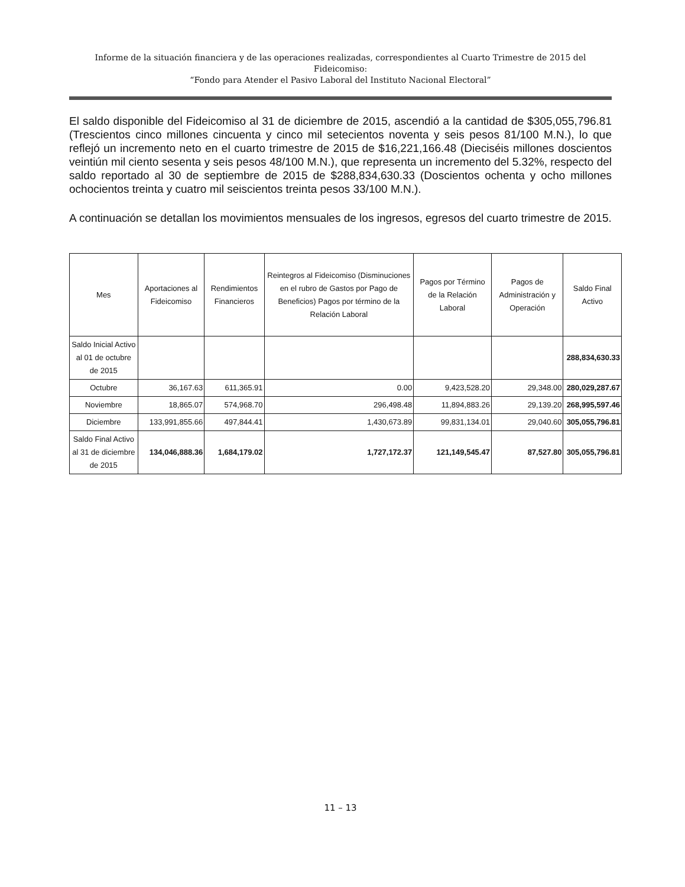Informe de la situación financiera y de las operaciones realizadas, correspondientes al Cuarto Trimestre de 2015 del Fideicomiso:
“Fondo para Atender el Pasivo Laboral del Instituto Nacional Electoral”
El saldo disponible del Fideicomiso al 31 de diciembre de 2015, ascendió a la cantidad de $305,055,796.81 (Trescientos cinco millones cincuenta y cinco mil setecientos noventa y seis pesos 81/100 M.N.), lo que reflejó un incremento neto en el cuarto trimestre de 2015 de $16,221,166.48 (Dieciséis millones doscientos veintiún mil ciento sesenta y seis pesos 48/100 M.N.), que representa un incremento del 5.32%, respecto del saldo reportado al 30 de septiembre de 2015 de $288,834,630.33 (Doscientos ochenta y ocho millones ochocientos treinta y cuatro mil seiscientos treinta pesos 33/100 M.N.).
A continuación se detallan los movimientos mensuales de los ingresos, egresos del cuarto trimestre de 2015.
| Mes | Aportaciones al Fideicomiso | Rendimientos Financieros | Reintegros al Fideicomiso (Disminuciones en el rubro de Gastos por Pago de Beneficios) Pagos por término de la Relación Laboral | Pagos por Término de la Relación Laboral | Pagos de Administración y Operación | Saldo Final Activo |
| --- | --- | --- | --- | --- | --- | --- |
| Saldo Inicial Activo al 01 de octubre de 2015 | | | | | | 288,834,630.33 |
| Octubre | 36,167.63 | 611,365.91 | 0.00 | 9,423,528.20 | 29,348.00 | 280,029,287.67 |
| Noviembre | 18,865.07 | 574,968.70 | 296,498.48 | 11,894,883.26 | 29,139.20 | 268,995,597.46 |
| Diciembre | 133,991,855.66 | 497,844.41 | 1,430,673.89 | 99,831,134.01 | 29,040.60 | 305,055,796.81 |
| Saldo Final Activo al 31 de diciembre de 2015 | 134,046,888.36 | 1,684,179.02 | 1,727,172.37 | 121,149,545.47 | 87,527.80 | 305,055,796.81 |
11 – 13